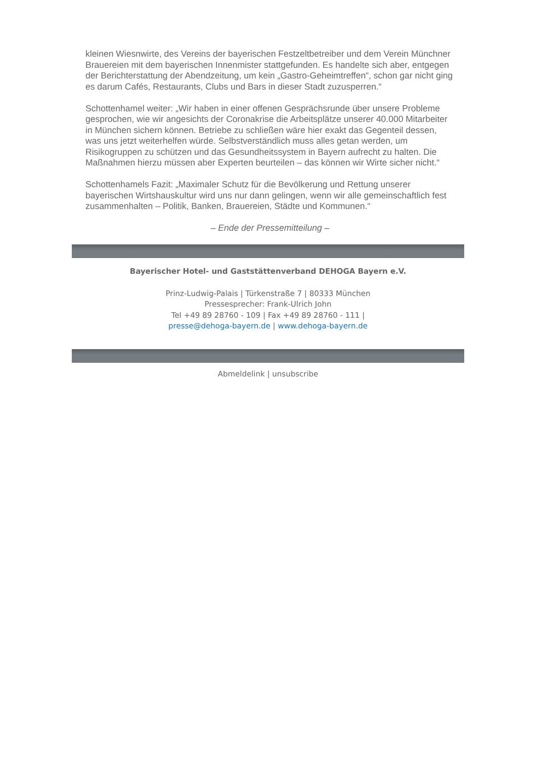kleinen Wiesnwirte, des Vereins der bayerischen Festzeltbetreiber und dem Verein Münchner Brauereien mit dem bayerischen Innenmister stattgefunden. Es handelte sich aber, entgegen der Berichterstattung der Abendzeitung, um kein „Gastro-Geheimtreffen“, schon gar nicht ging es darum Cafés, Restaurants, Clubs und Bars in dieser Stadt zuzusperren.“
Schottenhamel weiter: „Wir haben in einer offenen Gesprächsrunde über unsere Probleme gesprochen, wie wir angesichts der Coronakrise die Arbeitsplätze unserer 40.000 Mitarbeiter in München sichern können. Betriebe zu schließen wäre hier exakt das Gegenteil dessen, was uns jetzt weiterhelfen würde. Selbstverständlich muss alles getan werden, um Risikogruppen zu schützen und das Gesundheitssystem in Bayern aufrecht zu halten. Die Maßnahmen hierzu müssen aber Experten beurteilen – das können wir Wirte sicher nicht.“
Schottenhamels Fazit: „Maximaler Schutz für die Bevölkerung und Rettung unserer bayerischen Wirtshauskultur wird uns nur dann gelingen, wenn wir alle gemeinschaftlich fest zusammenhalten – Politik, Banken, Brauereien, Städte und Kommunen.“
– Ende der Pressemitteilung –
Bayerischer Hotel- und Gaststättenverband DEHOGA Bayern e.V.
Prinz-Ludwig-Palais | Türkenstraße 7 | 80333 München
Pressesprecher: Frank-Ulrich John
Tel +49 89 28760 - 109 | Fax +49 89 28760 - 111 |
presse@dehoga-bayern.de | www.dehoga-bayern.de
Abmeldelink | unsubscribe